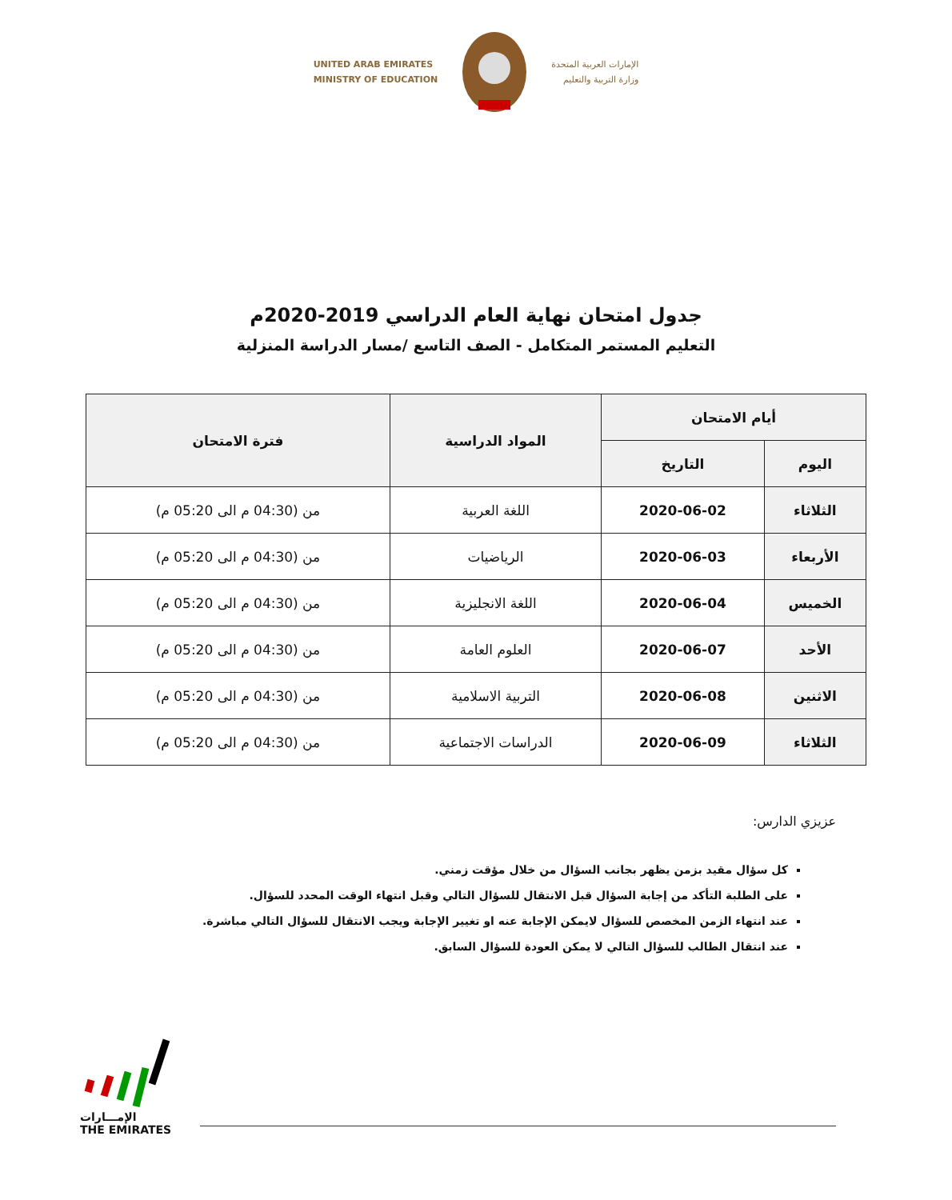UNITED ARAB EMIRATES
MINISTRY OF EDUCATION
الإمارات العربية المتحدة
وزارة التربية والتعليم
جدول امتحان نهاية العام الدراسي 2019-2020م
التعليم المستمر المتكامل - الصف التاسع /مسار الدراسة المنزلية
| أيام الامتحان | | المواد الدراسية | فترة الامتحان |
| --- | --- | --- | --- |
| اليوم | التاريخ | | |
| الثلاثاء | 2020-06-02 | اللغة العربية | من (04:30 م الى 05:20 م) |
| الأربعاء | 2020-06-03 | الرياضيات | من (04:30 م الى 05:20 م) |
| الخميس | 2020-06-04 | اللغة الانجليزية | من (04:30 م الى 05:20 م) |
| الأحد | 2020-06-07 | العلوم العامة | من (04:30 م الى 05:20 م) |
| الاثنين | 2020-06-08 | التربية الاسلامية | من (04:30 م الى 05:20 م) |
| الثلاثاء | 2020-06-09 | الدراسات الاجتماعية | من (04:30 م الى 05:20 م) |
عزيزي الدارس:
كل سؤال مقيد بزمن يظهر بجانب السؤال من خلال مؤقت زمني.
على الطلبة التأكد من إجابة السؤال قبل الانتقال للسؤال التالي وقبل انتهاء الوقت المحدد للسؤال.
عند انتهاء الزمن المخصص للسؤال لايمكن الإجابة عنه او تغيير الإجابة ويجب الانتقال للسؤال التالي مباشرة.
عند انتقال الطالب للسؤال التالي لا يمكن العودة للسؤال السابق.
الإمـــارات
THE EMIRATES